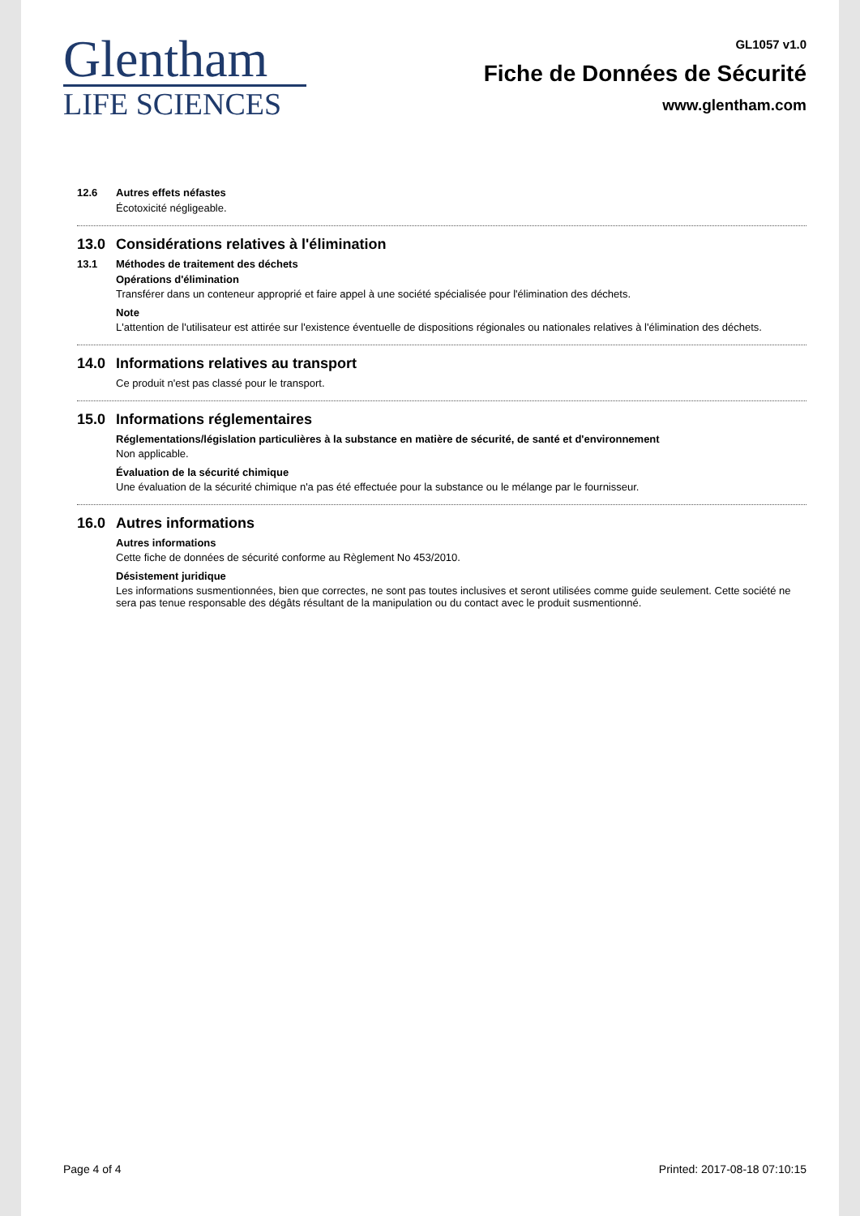Glentham
LIFE SCIENCES
GL1057 v1.0
Fiche de Données de Sécurité
www.glentham.com
12.6 Autres effets néfastes
Écotoxicité négligeable.
13.0 Considérations relatives à l'élimination
13.1 Méthodes de traitement des déchets
Opérations d'élimination
Transférer dans un conteneur approprié et faire appel à une société spécialisée pour l'élimination des déchets.
Note
L'attention de l'utilisateur est attirée sur l'existence éventuelle de dispositions régionales ou nationales relatives à l'élimination des déchets.
14.0 Informations relatives au transport
Ce produit n'est pas classé pour le transport.
15.0 Informations réglementaires
Réglementations/législation particulières à la substance en matière de sécurité, de santé et d'environnement
Non applicable.
Évaluation de la sécurité chimique
Une évaluation de la sécurité chimique n'a pas été effectuée pour la substance ou le mélange par le fournisseur.
16.0 Autres informations
Autres informations
Cette fiche de données de sécurité conforme au Règlement No 453/2010.
Désistement juridique
Les informations susmentionnées, bien que correctes, ne sont pas toutes inclusives et seront utilisées comme guide seulement. Cette société ne sera pas tenue responsable des dégâts résultant de la manipulation ou du contact avec le produit susmentionné.
Page 4 of 4 Printed: 2017-08-18 07:10:15